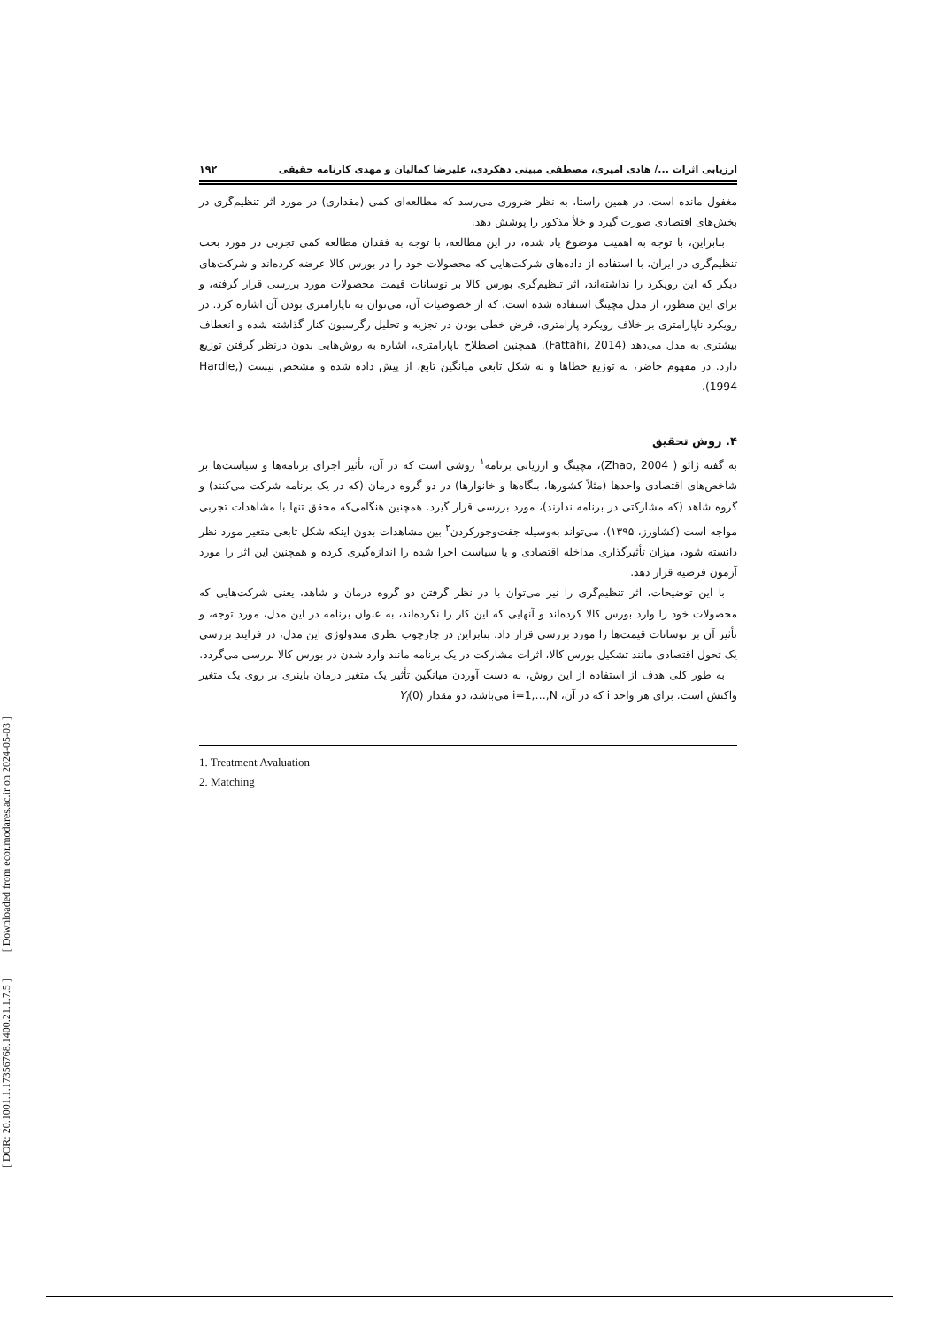[ DOR: 20.1001.1.17356768.1400.21.1.7.5 ] [ Downloaded from ecor.modares.ac.ir on 2024-05-03 ]
ارزیابی اثرات .../ هادی امیری، مصطفی مبینی دهکردی، علیرضا کمالیان و مهدی کارنامه حقیقی ۱۹۲
مغفول مانده است. در همین راستا، به نظر ضروری می‌رسد که مطالعه‌ای کمی (مقداری) در مورد اثر تنظیم‌گری در بخش‌های اقتصادی صورت گیرد و خلأ مذکور را پوشش دهد.
بنابراین، با توجه به اهمیت موضوع یاد شده، در این مطالعه، با توجه به فقدان مطالعه کمی تجربی در مورد بحث تنظیم‌گری در ایران، با استفاده از داده‌های شرکت‌هایی که محصولات خود را در بورس کالا عرضه کرده‌اند و شرکت‌های دیگر که این رویکرد را نداشته‌اند، اثر تنظیم‌گری بورس کالا بر نوسانات قیمت محصولات مورد بررسی قرار گرفته، و برای این منظور، از مدل مچینگ استفاده شده است، که از خصوصیات آن، می‌توان به ناپارامتری بودن آن اشاره کرد. در رویکرد ناپارامتری بر خلاف رویکرد پارامتری، فرض خطی بودن در تجزیه و تحلیل رگرسیون کنار گذاشته شده و انعطاف بیشتری به مدل می‌دهد (Fattahi, 2014). همچنین اصطلاح ناپارامتری، اشاره به روش‌هایی بدون درنظر گرفتن توزیع دارد. در مفهوم حاضر، نه توزیع خطاها و نه شکل تابعی میانگین تابع، از پیش داده شده و مشخص نیست (Hardle, 1994).
۴. روش تحقیق
به گفته ژائو ( Zhao, 2004)، مچینگ و ارزیابی برنامه<sup>۱</sup> روشی است که در آن، تأثیر اجرای برنامه‌ها و سیاست‌ها بر شاخص‌های اقتصادی واحدها (مثلاً کشورها، بنگاه‌ها و خانوارها) در دو گروه درمان (که در یک برنامه شرکت می‌کنند) و گروه شاهد (که مشارکتی در برنامه ندارند)، مورد بررسی قرار گیرد. همچنین هنگامی‌که محقق تنها با مشاهدات تجربی مواجه است (کشاورز، ۱۳۹۵)، می‌تواند به‌وسیله جفت‌وجورکردن<sup>۲</sup> بین مشاهدات بدون اینکه شکل تابعی متغیر مورد نظر دانسته شود، میزان تأثیرگذاری مداخله اقتصادی و یا سیاست اجرا شده را اندازه‌گیری کرده و همچنین این اثر را مورد آزمون فرضیه قرار دهد.
با این توضیحات، اثر تنظیم‌گری را نیز می‌توان با در نظر گرفتن دو گروه درمان و شاهد، یعنی شرکت‌هایی که محصولات خود را وارد بورس کالا کرده‌اند و آنهایی که این کار را نکرده‌اند، به عنوان برنامه در این مدل، مورد توجه، و تأثیر آن بر نوسانات قیمت‌ها را مورد بررسی قرار داد. بنابراین در چارچوب نظری متدولوژی این مدل، در فرایند بررسی یک تحول اقتصادی مانند تشکیل بورس کالا، اثرات مشارکت در یک برنامه مانند وارد شدن در بورس کالا بررسی می‌گردد.
به طور کلی هدف از استفاده از این روش، به دست آوردن میانگین تأثیر یک متغیر درمان باینری بر روی یک متغیر واکنش است. برای هر واحد i که در آن، i=1,…,N می‌باشد، دو مقدار Y<sub>i</sub>(0)
1. Treatment Avaluation
2. Matching